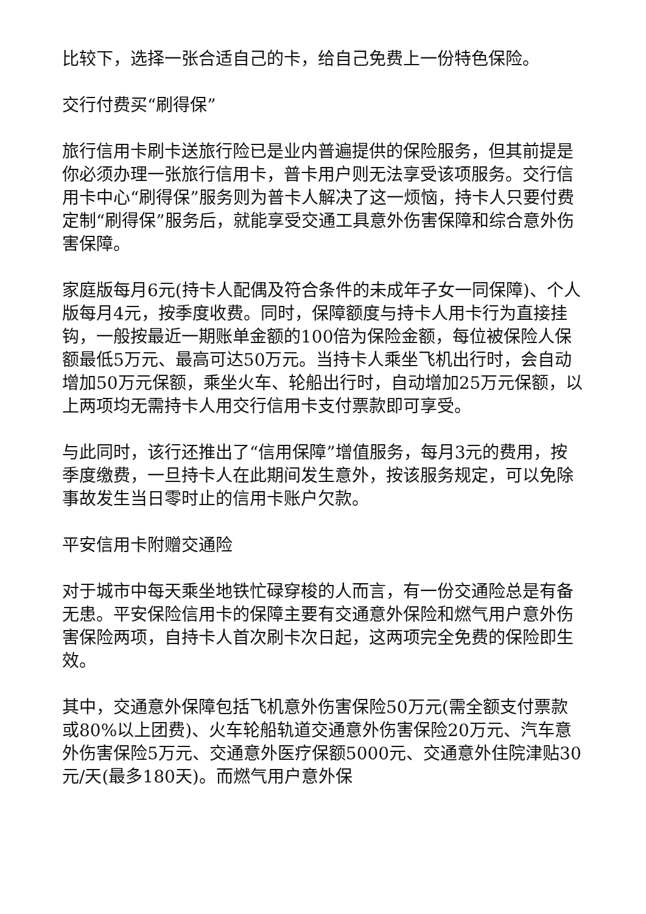比较下，选择一张合适自己的卡，给自己免费上一份特色保险。
交行付费买“刷得保”
旅行信用卡刷卡送旅行险已是业内普遍提供的保险服务，但其前提是你必须办理一张旅行信用卡，普卡用户则无法享受该项服务。交行信用卡中心“刷得保”服务则为普卡人解决了这一烦恼，持卡人只要付费定制“刷得保”服务后，就能享受交通工具意外伤害保障和综合意外伤害保障。
家庭版每月6元(持卡人配偶及符合条件的未成年子女一同保障)、个人版每月4元，按季度收费。同时，保障额度与持卡人用卡行为直接挂钩，一般按最近一期账单金额的100倍为保险金额，每位被保险人保额最低5万元、最高可达50万元。当持卡人乘坐飞机出行时，会自动增加50万元保额，乘坐火车、轮船出行时，自动增加25万元保额，以上两项均无需持卡人用交行信用卡支付票款即可享受。
与此同时，该行还推出了“信用保障”增值服务，每月3元的费用，按季度缴费，一旦持卡人在此期间发生意外，按该服务规定，可以免除事故发生当日零时止的信用卡账户欠款。
平安信用卡附赠交通险
对于城市中每天乘坐地铁忙碌穿梭的人而言，有一份交通险总是有备无患。平安保险信用卡的保障主要有交通意外保险和燃气用户意外伤害保险两项，自持卡人首次刷卡次日起，这两项完全免费的保险即生效。
其中，交通意外保障包括飞机意外伤害保险50万元(需全额支付票款或80%以上团费)、火车轮船轨道交通意外伤害保险20万元、汽车意外伤害保险5万元、交通意外医疗保额5000元、交通意外住院津贴30元/天(最多180天)。而燃气用户意外保